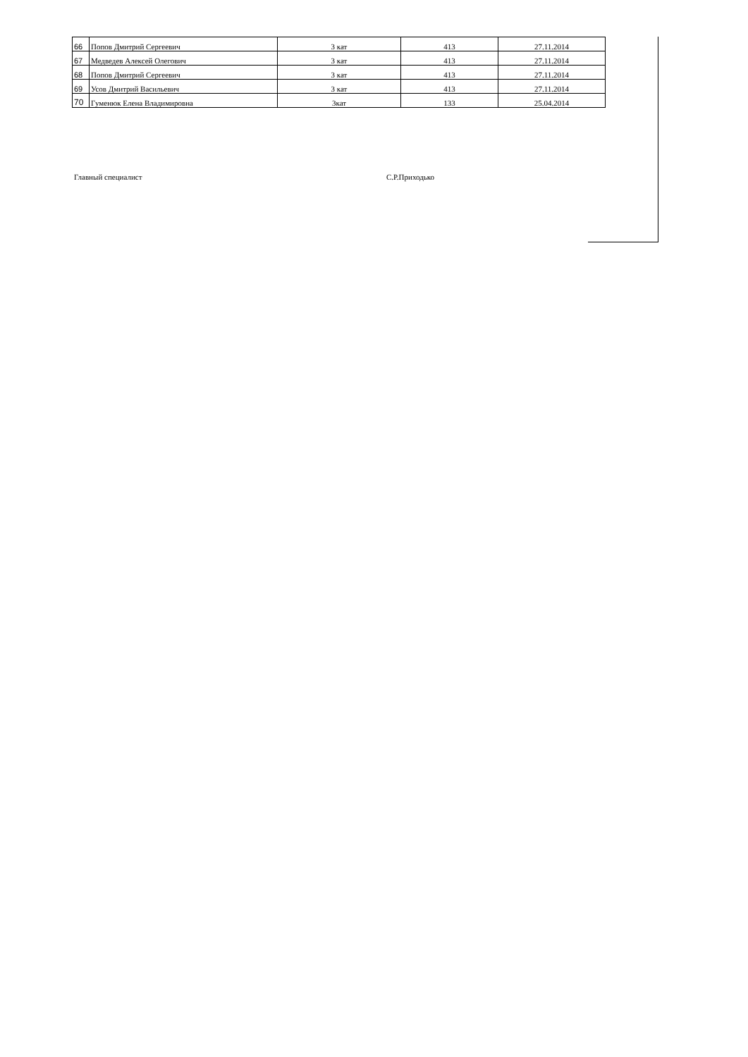| 66 | Попов Дмитрий Сергеевич | 3 кат | 413 | 27.11.2014 |
| 67 | Медведев Алексей Олегович | 3 кат | 413 | 27.11.2014 |
| 68 | Попов Дмитрий Сергеевич | 3 кат | 413 | 27.11.2014 |
| 69 | Усов Дмитрий Васильевич | 3 кат | 413 | 27.11.2014 |
| 70 | Гуменюк Елена Владимировна | 3кат | 133 | 25.04.2014 |
Главный специалист С.Р.Приходько